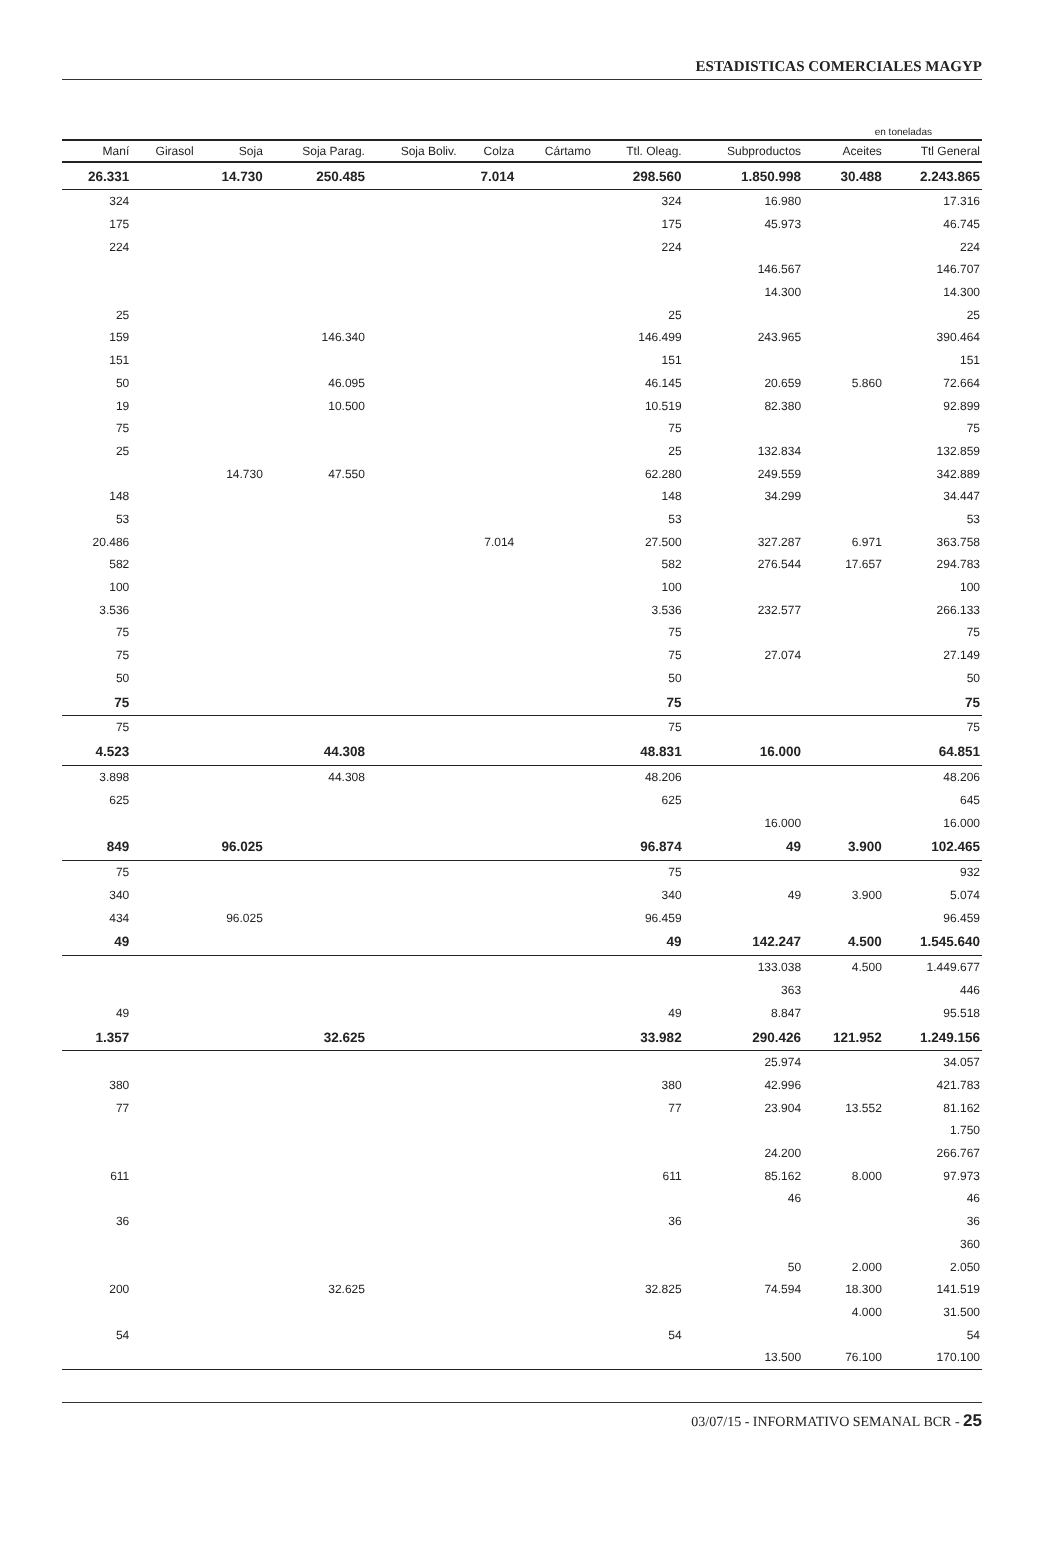ESTADISTICAS COMERCIALES MAGYP
en toneladas
| Maní | Girasol | Soja | Soja Parag. | Soja Boliv. | Colza | Cártamo | Ttl. Oleag. | Subproductos | Aceites | Ttl General |
| --- | --- | --- | --- | --- | --- | --- | --- | --- | --- | --- |
| 26.331 | | 14.730 | 250.485 | | 7.014 | | 298.560 | 1.850.998 | 30.488 | 2.243.865 |
| 324 | | | | | | | 324 | 16.980 | | 17.316 |
| 175 | | | | | | | 175 | 45.973 | | 46.745 |
| 224 | | | | | | | 224 | | | 224 |
| | | | | | | | | 146.567 | | 146.707 |
| | | | | | | | | 14.300 | | 14.300 |
| 25 | | | | | | | 25 | | | 25 |
| 159 | | | 146.340 | | | | 146.499 | 243.965 | | 390.464 |
| 151 | | | | | | | 151 | | | 151 |
| 50 | | | 46.095 | | | | 46.145 | 20.659 | 5.860 | 72.664 |
| 19 | | | 10.500 | | | | 10.519 | 82.380 | | 92.899 |
| 75 | | | | | | | 75 | | | 75 |
| 25 | | | | | | | 25 | 132.834 | | 132.859 |
| | | 14.730 | 47.550 | | | | 62.280 | 249.559 | | 342.889 |
| 148 | | | | | | | 148 | 34.299 | | 34.447 |
| 53 | | | | | | | 53 | | | 53 |
| 20.486 | | | | | 7.014 | | 27.500 | 327.287 | 6.971 | 363.758 |
| 582 | | | | | | | 582 | 276.544 | 17.657 | 294.783 |
| 100 | | | | | | | 100 | | | 100 |
| 3.536 | | | | | | | 3.536 | 232.577 | | 266.133 |
| 75 | | | | | | | 75 | | | 75 |
| 75 | | | | | | | 75 | 27.074 | | 27.149 |
| 50 | | | | | | | 50 | | | 50 |
| 75 | | | | | | | 75 | | | 75 |
| 75 | | | | | | | 75 | | | 75 |
| 4.523 | | | 44.308 | | | | 48.831 | 16.000 | | 64.851 |
| 3.898 | | | 44.308 | | | | 48.206 | | | 48.206 |
| 625 | | | | | | | 625 | | | 645 |
| | | | | | | | | 16.000 | | 16.000 |
| 849 | | 96.025 | | | | | 96.874 | 49 | 3.900 | 102.465 |
| 75 | | | | | | | 75 | | | 932 |
| 340 | | | | | | | 340 | 49 | 3.900 | 5.074 |
| 434 | | 96.025 | | | | | 96.459 | | | 96.459 |
| 49 | | | | | | | 49 | 142.247 | 4.500 | 1.545.640 |
| | | | | | | | | 133.038 | 4.500 | 1.449.677 |
| | | | | | | | | 363 | | 446 |
| 49 | | | | | | | 49 | 8.847 | | 95.518 |
| 1.357 | | | 32.625 | | | | 33.982 | 290.426 | 121.952 | 1.249.156 |
| | | | | | | | | 25.974 | | 34.057 |
| 380 | | | | | | | 380 | 42.996 | | 421.783 |
| 77 | | | | | | | 77 | 23.904 | 13.552 | 81.162 |
| | | | | | | | | | | 1.750 |
| | | | | | | | | 24.200 | | 266.767 |
| 611 | | | | | | | 611 | 85.162 | 8.000 | 97.973 |
| | | | | | | | | 46 | | 46 |
| 36 | | | | | | | 36 | | | 36 |
| | | | | | | | | | | 360 |
| | | | | | | | | 50 | 2.000 | 2.050 |
| 200 | | | 32.625 | | | | 32.825 | 74.594 | 18.300 | 141.519 |
| | | | | | | | | | 4.000 | 31.500 |
| 54 | | | | | | | 54 | | | 54 |
| | | | | | | | | 13.500 | 76.100 | 170.100 |
03/07/15 - INFORMATIVO SEMANAL BCR - 25